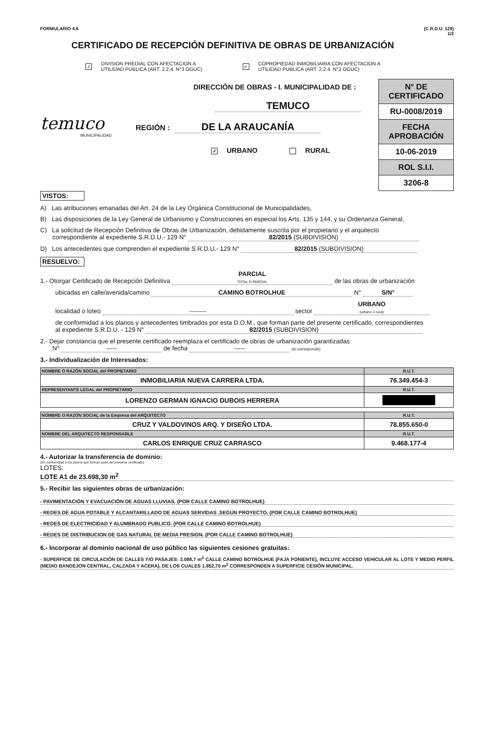FORMULARIO 4.6 (C.R.D.U. 129)
1/2
CERTIFICADO DE RECEPCIÓN DEFINITIVA DE OBRAS DE URBANIZACIÓN
✓ DIVISION PREDIAL CON AFECTACION A
UTILIDAD PUBLICA (ART. 2.2.4. N°3 OGUC)
✓ COPROPIEDAD INMOBILIARIA CON AFECTACION A
UTILIDAD PUBLICA (ART. 2.2.4. N°2 OGUC)
temuco
MUNICIPALIDAD
DIRECCIÓN DE OBRAS - I. MUNICIPALIDAD DE :
TEMUCO
REGIÓN : DE LA ARAUCANÍA
✓ URBANO RURAL
| N° DE CERTIFICADO |
| RU-0008/2019 |
| FECHA APROBACIÓN |
| 10-06-2019 |
| ROL S.I.I. |
| 3206-8 |
VISTOS:
A) Las atribuciones emanadas del Art. 24 de la Ley Orgánica Constitucional de Municipalidades,
B) Las disposiciones de la Ley General de Urbanismo y Construcciones en especial los Arts. 135 y 144, y su Ordenanza General,
C) La solicitud de Recepción Definitiva de Obras de Urbanización, debidamente suscrita por el propietario y el arquitecto
correspondiente al expediente S.R.D.U.- 129 N° 82/2015 (SUBDIVISION)
D) Los antecedentes que comprenden el expediente S.R.D.U.- 129 N° 82/2015 (SUBDIVISION)
RESUELVO:
1.- Otorgar Certificado de Recepción Definitiva PARCIAL
TOTAL O PARCIAL de las obras de urbanización
ubicadas en calle/avenida/camino CAMINO BOTROLHUE N° S/N°
localidad o loteo -------- sector URBANO
(urbano o rural)
de conformidad a los planos y antecedentes timbrados por esta D.O.M., que forman parte del presente certificado, correspondientes
al expediente S.R.D.U. - 129 N° 82/2015 (SUBDIVISION)
2.- Dejar constancia que el presente certificado reemplaza el certificado de obras de urbanización garantizadas
N° ----- de fecha ----- (si corresponde)
3.- Individualización de Interesados:
| NOMBRE O RAZÓN SOCIAL del PROPIETARIO | R.U.T. |
| INMOBILIARIA NUEVA CARRERA LTDA. | 76.349.454-3 |
| REPRESENTANTE LEGAL del PROPIETARIO | R.U.T. |
| LORENZO GERMAN IGNACIO DUBOIS HERRERA | |
| NOMBRE O RAZÓN SOCIAL de la Empresa del ARQUITECTO | R.U.T. |
| CRUZ Y VALDOVINOS ARQ. Y DISEÑO LTDA. | 78.855.650-0 |
| NOMBRE DEL ARQUITECTO RESPONSABLE | R.U.T. |
| CARLOS ENRIQUE CRUZ CARRASCO | 9.468.177-4 |
4.- Autorizar la transferencia de dominio:
(En conformidad a los planos que forman parte del presente certificado)
LOTES:
LOTE A1 de 23.698,30 m<sup>2</sup>
5.- Recibir las siguientes obras de urbanización:
- PAVIMENTACIÓN Y EVACUACIÓN DE AGUAS LLUVIAS. (POR CALLE CAMINO BOTROLHUE)
- REDES DE AGUA POTABLE Y ALCANTARILLADO DE AGUAS SERVIDAS ,SEGÚN PROYECTO. (POR CALLE CAMINO BOTROLHUE)
- REDES DE ELECTRICIDAD Y ALUMBRADO PUBLICO. (POR CALLE CAMINO BOTROLHUE)
- REDES DE DISTRIBUCION DE GAS NATURAL DE MEDIA PRESION. (POR CALLE CAMINO BOTROLHUE)
6.- Incorporar al dominio nacional de uso público las siguientes cesiones gratuitas:
- SUPERFICIE DE CIRCULACIÓN DE CALLES Y/O PASAJES: 3.088,7 m<sup>2</sup> CALLE CAMINO BOTROLHUE (FAJA PONIENTE), INCLUYE ACCESO VEHICULAR AL LOTE Y MEDIO PERFIL (MEDIO BANDEJON CENTRAL, CALZADA Y ACERA), DE LOS CUALES 1.852,70 m<sup>2</sup> CORRESPONDEN A SUPERFICIE CESIÓN MUNICIPAL.